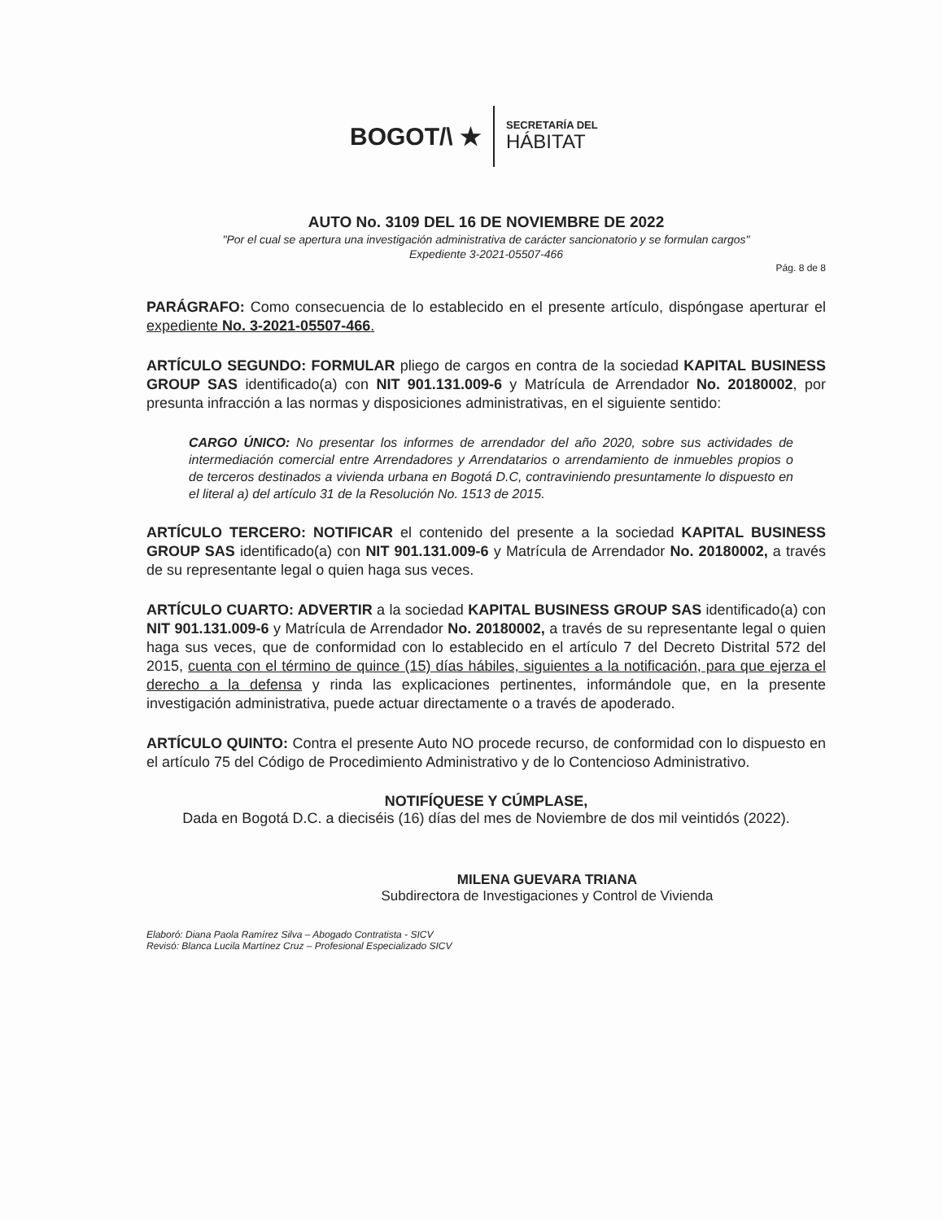BOGOT/\ ★
SECRETARÍA DEL
HÁBITAT
AUTO No. 3109 DEL 16 DE NOVIEMBRE DE 2022
"Por el cual se apertura una investigación administrativa de carácter sancionatorio y se formulan cargos"
Expediente 3-2021-05507-466
Pág. 8 de 8
PARÁGRAFO: Como consecuencia de lo establecido en el presente artículo, dispóngase aperturar el expediente No. 3-2021-05507-466.
ARTÍCULO SEGUNDO: FORMULAR pliego de cargos en contra de la sociedad KAPITAL BUSINESS GROUP SAS identificado(a) con NIT 901.131.009-6 y Matrícula de Arrendador No. 20180002, por presunta infracción a las normas y disposiciones administrativas, en el siguiente sentido:
CARGO ÚNICO: No presentar los informes de arrendador del año 2020, sobre sus actividades de intermediación comercial entre Arrendadores y Arrendatarios o arrendamiento de inmuebles propios o de terceros destinados a vivienda urbana en Bogotá D.C, contraviniendo presuntamente lo dispuesto en el literal a) del artículo 31 de la Resolución No. 1513 de 2015.
ARTÍCULO TERCERO: NOTIFICAR el contenido del presente a la sociedad KAPITAL BUSINESS GROUP SAS identificado(a) con NIT 901.131.009-6 y Matrícula de Arrendador No. 20180002, a través de su representante legal o quien haga sus veces.
ARTÍCULO CUARTO: ADVERTIR a la sociedad KAPITAL BUSINESS GROUP SAS identificado(a) con NIT 901.131.009-6 y Matrícula de Arrendador No. 20180002, a través de su representante legal o quien haga sus veces, que de conformidad con lo establecido en el artículo 7 del Decreto Distrital 572 del 2015, cuenta con el término de quince (15) días hábiles, siguientes a la notificación, para que ejerza el derecho a la defensa y rinda las explicaciones pertinentes, informándole que, en la presente investigación administrativa, puede actuar directamente o a través de apoderado.
ARTÍCULO QUINTO: Contra el presente Auto NO procede recurso, de conformidad con lo dispuesto en el artículo 75 del Código de Procedimiento Administrativo y de lo Contencioso Administrativo.
NOTIFÍQUESE Y CÚMPLASE,
Dada en Bogotá D.C. a dieciséis (16) días del mes de Noviembre de dos mil veintidós (2022).
MILENA GUEVARA TRIANA
Subdirectora de Investigaciones y Control de Vivienda
Elaboró: Diana Paola Ramírez Silva – Abogado Contratista - SICV
Revisó: Blanca Lucila Martínez Cruz – Profesional Especializado SICV